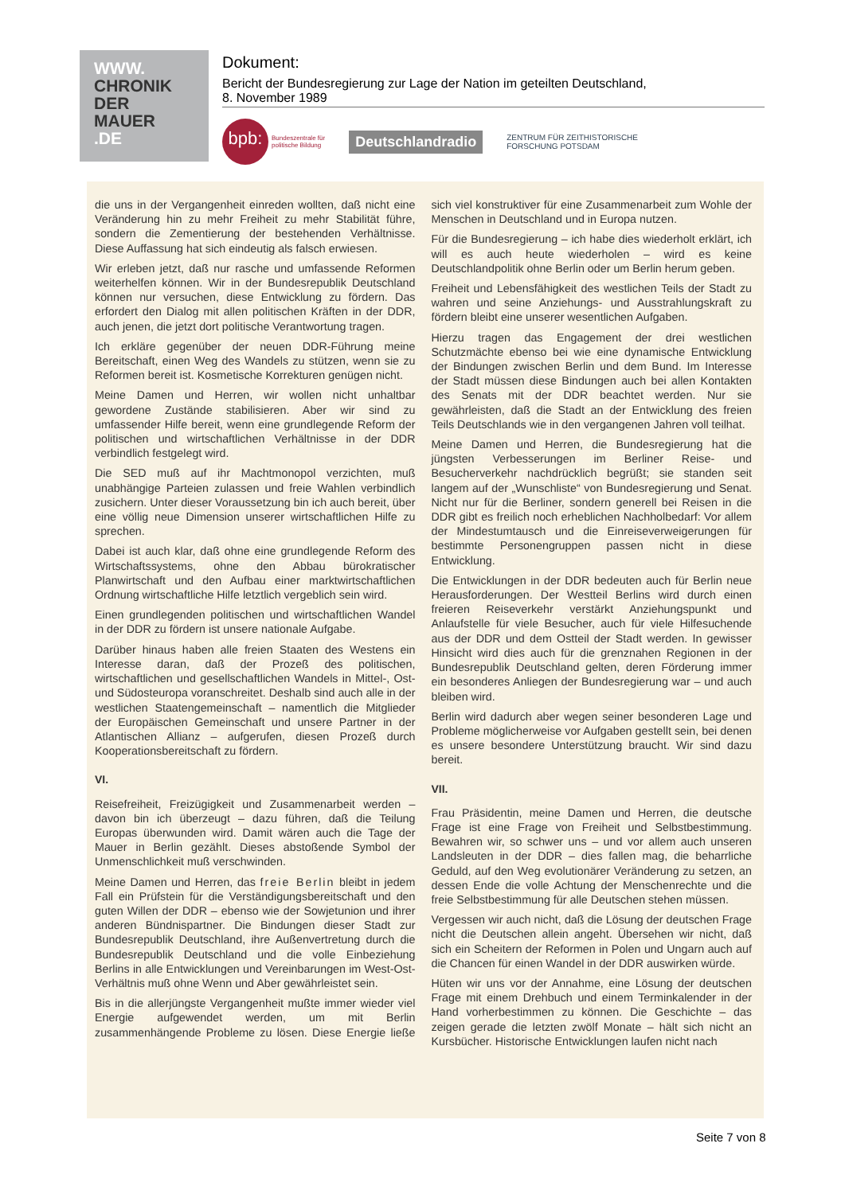WWW.
CHRONIK
DER
MAUER
.DE
Dokument:
Bericht der Bundesregierung zur Lage der Nation im geteilten Deutschland,
8. November 1989
bpb: Bundeszentrale für
politische Bildung
Deutschlandradio
ZENTRUM FÜR ZEITHISTORISCHE
FORSCHUNG POTSDAM
die uns in der Vergangenheit einreden wollten, daß nicht eine Veränderung hin zu mehr Freiheit zu mehr Stabilität führe, sondern die Zementierung der bestehenden Verhältnisse. Diese Auffassung hat sich eindeutig als falsch erwiesen.
Wir erleben jetzt, daß nur rasche und umfassende Reformen weiterhelfen können. Wir in der Bundesrepublik Deutschland können nur versuchen, diese Entwicklung zu fördern. Das erfordert den Dialog mit allen politischen Kräften in der DDR, auch jenen, die jetzt dort politische Verantwortung tragen.
Ich erkläre gegenüber der neuen DDR-Führung meine Bereitschaft, einen Weg des Wandels zu stützen, wenn sie zu Reformen bereit ist. Kosmetische Korrekturen genügen nicht.
Meine Damen und Herren, wir wollen nicht unhaltbar gewordene Zustände stabilisieren. Aber wir sind zu umfassender Hilfe bereit, wenn eine grundlegende Reform der politischen und wirtschaftlichen Verhältnisse in der DDR verbindlich festgelegt wird.
Die SED muß auf ihr Machtmonopol verzichten, muß unabhängige Parteien zulassen und freie Wahlen verbindlich zusichern. Unter dieser Voraussetzung bin ich auch bereit, über eine völlig neue Dimension unserer wirtschaftlichen Hilfe zu sprechen.
Dabei ist auch klar, daß ohne eine grundlegende Reform des Wirtschaftssystems, ohne den Abbau bürokratischer Planwirtschaft und den Aufbau einer marktwirtschaftlichen Ordnung wirtschaftliche Hilfe letztlich vergeblich sein wird.
Einen grundlegenden politischen und wirtschaftlichen Wandel in der DDR zu fördern ist unsere nationale Aufgabe.
Darüber hinaus haben alle freien Staaten des Westens ein Interesse daran, daß der Prozeß des politischen, wirtschaftlichen und gesellschaftlichen Wandels in Mittel-, Ost- und Südosteuropa voranschreitet. Deshalb sind auch alle in der westlichen Staatengemeinschaft – namentlich die Mitglieder der Europäischen Gemeinschaft und unsere Partner in der Atlantischen Allianz – aufgerufen, diesen Prozeß durch Kooperationsbereitschaft zu fördern.
VI.
Reisefreiheit, Freizügigkeit und Zusammenarbeit werden – davon bin ich überzeugt – dazu führen, daß die Teilung Europas überwunden wird. Damit wären auch die Tage der Mauer in Berlin gezählt. Dieses abstoßende Symbol der Unmenschlichkeit muß verschwinden.
Meine Damen und Herren, das freie Berlin bleibt in jedem Fall ein Prüfstein für die Verständigungsbereitschaft und den guten Willen der DDR – ebenso wie der Sowjetunion und ihrer anderen Bündnispartner. Die Bindungen dieser Stadt zur Bundesrepublik Deutschland, ihre Außenvertretung durch die Bundesrepublik Deutschland und die volle Einbeziehung Berlins in alle Entwicklungen und Vereinbarungen im West-Ost-Verhältnis muß ohne Wenn und Aber gewährleistet sein.
Bis in die allerjüngste Vergangenheit mußte immer wieder viel Energie aufgewendet werden, um mit Berlin zusammenhängende Probleme zu lösen. Diese Energie ließe sich viel konstruktiver für eine Zusammenarbeit zum Wohle der Menschen in Deutschland und in Europa nutzen.
Für die Bundesregierung – ich habe dies wiederholt erklärt, ich will es auch heute wiederholen – wird es keine Deutschlandpolitik ohne Berlin oder um Berlin herum geben.
Freiheit und Lebensfähigkeit des westlichen Teils der Stadt zu wahren und seine Anziehungs- und Ausstrahlungskraft zu fördern bleibt eine unserer wesentlichen Aufgaben.
Hierzu tragen das Engagement der drei westlichen Schutzmächte ebenso bei wie eine dynamische Entwicklung der Bindungen zwischen Berlin und dem Bund. Im Interesse der Stadt müssen diese Bindungen auch bei allen Kontakten des Senats mit der DDR beachtet werden. Nur sie gewährleisten, daß die Stadt an der Entwicklung des freien Teils Deutschlands wie in den vergangenen Jahren voll teilhat.
Meine Damen und Herren, die Bundesregierung hat die jüngsten Verbesserungen im Berliner Reise- und Besucherverkehr nachdrücklich begrüßt; sie standen seit langem auf der „Wunschliste“ von Bundesregierung und Senat. Nicht nur für die Berliner, sondern generell bei Reisen in die DDR gibt es freilich noch erheblichen Nachholbedarf: Vor allem der Mindestumtausch und die Einreiseverweigerungen für bestimmte Personengruppen passen nicht in diese Entwicklung.
Die Entwicklungen in der DDR bedeuten auch für Berlin neue Herausforderungen. Der Westteil Berlins wird durch einen freieren Reiseverkehr verstärkt Anziehungspunkt und Anlaufstelle für viele Besucher, auch für viele Hilfesuchende aus der DDR und dem Ostteil der Stadt werden. In gewisser Hinsicht wird dies auch für die grenznahen Regionen in der Bundesrepublik Deutschland gelten, deren Förderung immer ein besonderes Anliegen der Bundesregierung war – und auch bleiben wird.
Berlin wird dadurch aber wegen seiner besonderen Lage und Probleme möglicherweise vor Aufgaben gestellt sein, bei denen es unsere besondere Unterstützung braucht. Wir sind dazu bereit.
VII.
Frau Präsidentin, meine Damen und Herren, die deutsche Frage ist eine Frage von Freiheit und Selbstbestimmung. Bewahren wir, so schwer uns – und vor allem auch unseren Landsleuten in der DDR – dies fallen mag, die beharrliche Geduld, auf den Weg evolutionärer Veränderung zu setzen, an dessen Ende die volle Achtung der Menschenrechte und die freie Selbstbestimmung für alle Deutschen stehen müssen.
Vergessen wir auch nicht, daß die Lösung der deutschen Frage nicht die Deutschen allein angeht. Übersehen wir nicht, daß sich ein Scheitern der Reformen in Polen und Ungarn auch auf die Chancen für einen Wandel in der DDR auswirken würde.
Hüten wir uns vor der Annahme, eine Lösung der deutschen Frage mit einem Drehbuch und einem Terminkalender in der Hand vorherbestimmen zu können. Die Geschichte – das zeigen gerade die letzten zwölf Monate – hält sich nicht an Kursbücher. Historische Entwicklungen laufen nicht nach
Seite 7 von 8